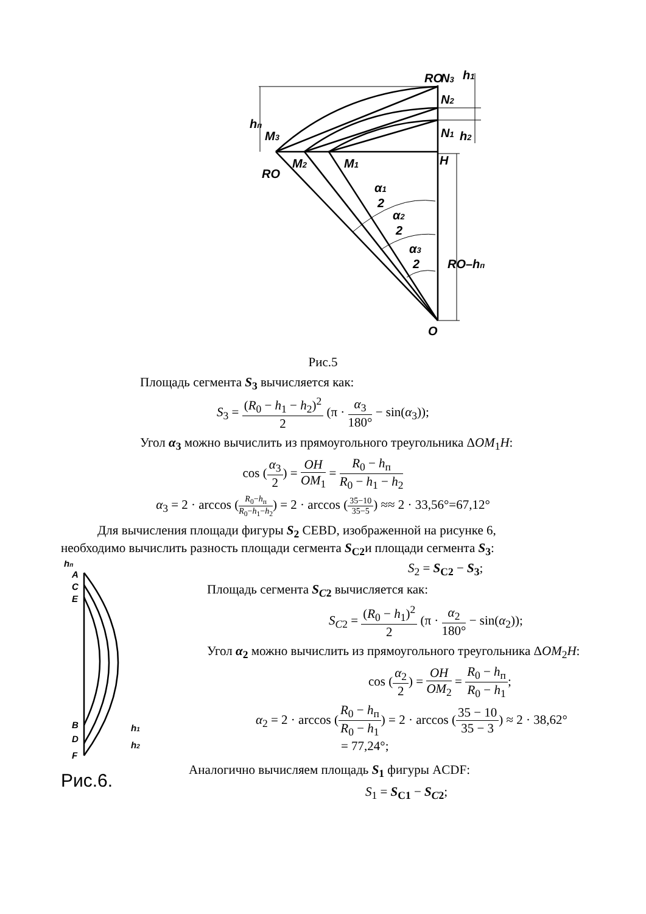RO
N3
h1
N2
N1
h2
hп
M3
RO
M2
M1
H
α1
2
α2
2
α3
2
RO–hп
O
Рис.5
Площадь сегмента S<sub>3</sub> вычисляется как:
S<sub>3</sub> = (R<sub>0</sub> − h<sub>1</sub> − h<sub>2</sub>)<sup>2</sup> 2 (π · α<sub>3</sub> 180° − sin(α<sub>3</sub>));
Угол α<sub>3</sub> можно вычислить из прямоугольного треугольника ΔOM<sub>1</sub>H:
cos (α<sub>3</sub> 2) = OH OM<sub>1</sub> = R<sub>0</sub> − h<sub>п</sub> R<sub>0</sub> − h<sub>1</sub> − h<sub>2</sub>
α<sub>3</sub> = 2 · arccos (R<sub>0</sub>−h<sub>п</sub> R<sub>0</sub>−h<sub>1</sub>−h<sub>2</sub>) = 2 · arccos (35−10 35−5) ≈≈ 2 · 33,56°=67,12°
Для вычисления площади фигуры S<sub>2</sub> CEBD, изображенной на рисунке 6,
необходимо вычислить разность площади сегмента S<sub>С2</sub>и площади сегмента S<sub>3</sub>:
hп
A
C
E
B
D
F
h1
h2
Рис.6.
S<sub>2</sub> = S<sub>С2</sub> − S<sub>3</sub>;
Площадь сегмента S<sub>C2</sub> вычисляется как:
S<sub>C2</sub> = (R<sub>0</sub> − h<sub>1</sub>)<sup>2</sup> 2 (π · α<sub>2</sub> 180° − sin(α<sub>2</sub>));
Угол α<sub>2</sub> можно вычислить из прямоугольного треугольника ΔOM<sub>2</sub>H:
cos (α<sub>2</sub> 2) = OH OM<sub>2</sub> = R<sub>0</sub> − h<sub>п</sub> R<sub>0</sub> − h<sub>1</sub>;
α<sub>2</sub> = 2 · arccos (R<sub>0</sub> − h<sub>п</sub> R<sub>0</sub> − h<sub>1</sub>) = 2 · arccos (35 − 10 35 − 3) ≈ 2 · 38,62°
= 77,24°;
Аналогично вычисляем площадь S<sub>1</sub> фигуры ACDF:
S<sub>1</sub> = S<sub>С1</sub> − S<sub>C2</sub>;